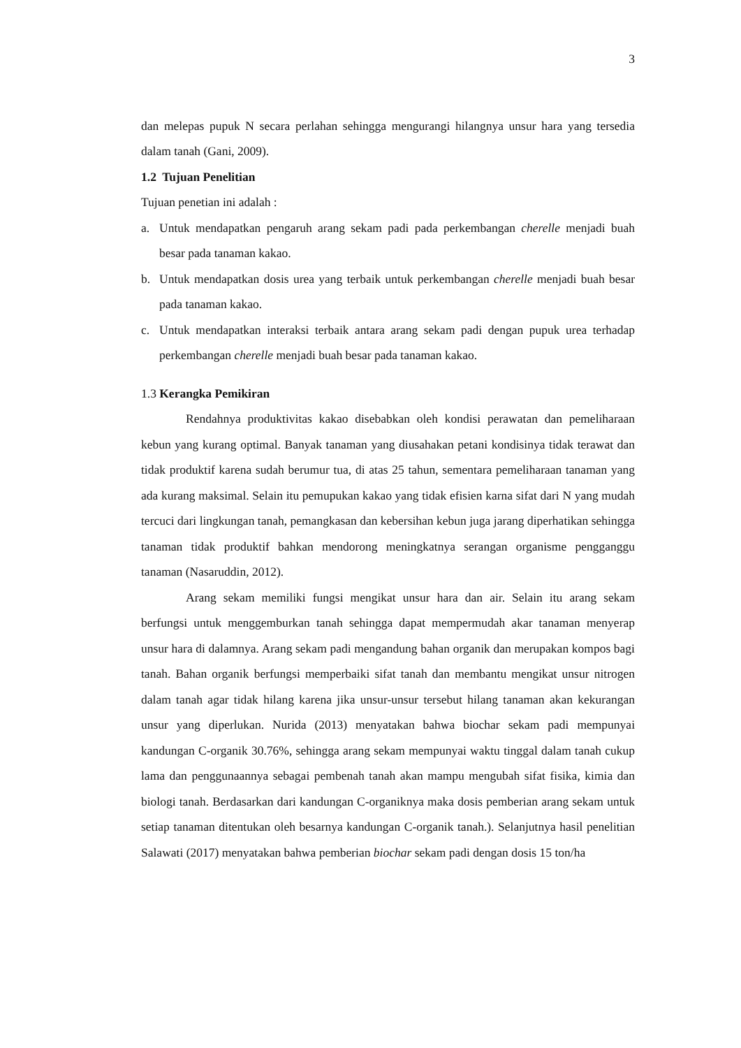3
dan melepas pupuk N secara perlahan sehingga mengurangi hilangnya unsur hara yang tersedia dalam tanah (Gani, 2009).
1.2 Tujuan Penelitian
Tujuan penetian ini adalah :
a. Untuk mendapatkan pengaruh arang sekam padi pada perkembangan cherelle menjadi buah besar pada tanaman kakao.
b. Untuk mendapatkan dosis urea yang terbaik untuk perkembangan cherelle menjadi buah besar pada tanaman kakao.
c. Untuk mendapatkan interaksi terbaik antara arang sekam padi dengan pupuk urea terhadap perkembangan cherelle menjadi buah besar pada tanaman kakao.
1.3 Kerangka Pemikiran
Rendahnya produktivitas kakao disebabkan oleh kondisi perawatan dan pemeliharaan kebun yang kurang optimal. Banyak tanaman yang diusahakan petani kondisinya tidak terawat dan tidak produktif karena sudah berumur tua, di atas 25 tahun, sementara pemeliharaan tanaman yang ada kurang maksimal. Selain itu pemupukan kakao yang tidak efisien karna sifat dari N yang mudah tercuci dari lingkungan tanah, pemangkasan dan kebersihan kebun juga jarang diperhatikan sehingga tanaman tidak produktif bahkan mendorong meningkatnya serangan organisme pengganggu tanaman (Nasaruddin, 2012).
Arang sekam memiliki fungsi mengikat unsur hara dan air. Selain itu arang sekam berfungsi untuk menggemburkan tanah sehingga dapat mempermudah akar tanaman menyerap unsur hara di dalamnya. Arang sekam padi mengandung bahan organik dan merupakan kompos bagi tanah. Bahan organik berfungsi memperbaiki sifat tanah dan membantu mengikat unsur nitrogen dalam tanah agar tidak hilang karena jika unsur-unsur tersebut hilang tanaman akan kekurangan unsur yang diperlukan. Nurida (2013) menyatakan bahwa biochar sekam padi mempunyai kandungan C-organik 30.76%, sehingga arang sekam mempunyai waktu tinggal dalam tanah cukup lama dan penggunaannya sebagai pembenah tanah akan mampu mengubah sifat fisika, kimia dan biologi tanah. Berdasarkan dari kandungan C-organiknya maka dosis pemberian arang sekam untuk setiap tanaman ditentukan oleh besarnya kandungan C-organik tanah.). Selanjutnya hasil penelitian Salawati (2017) menyatakan bahwa pemberian biochar sekam padi dengan dosis 15 ton/ha